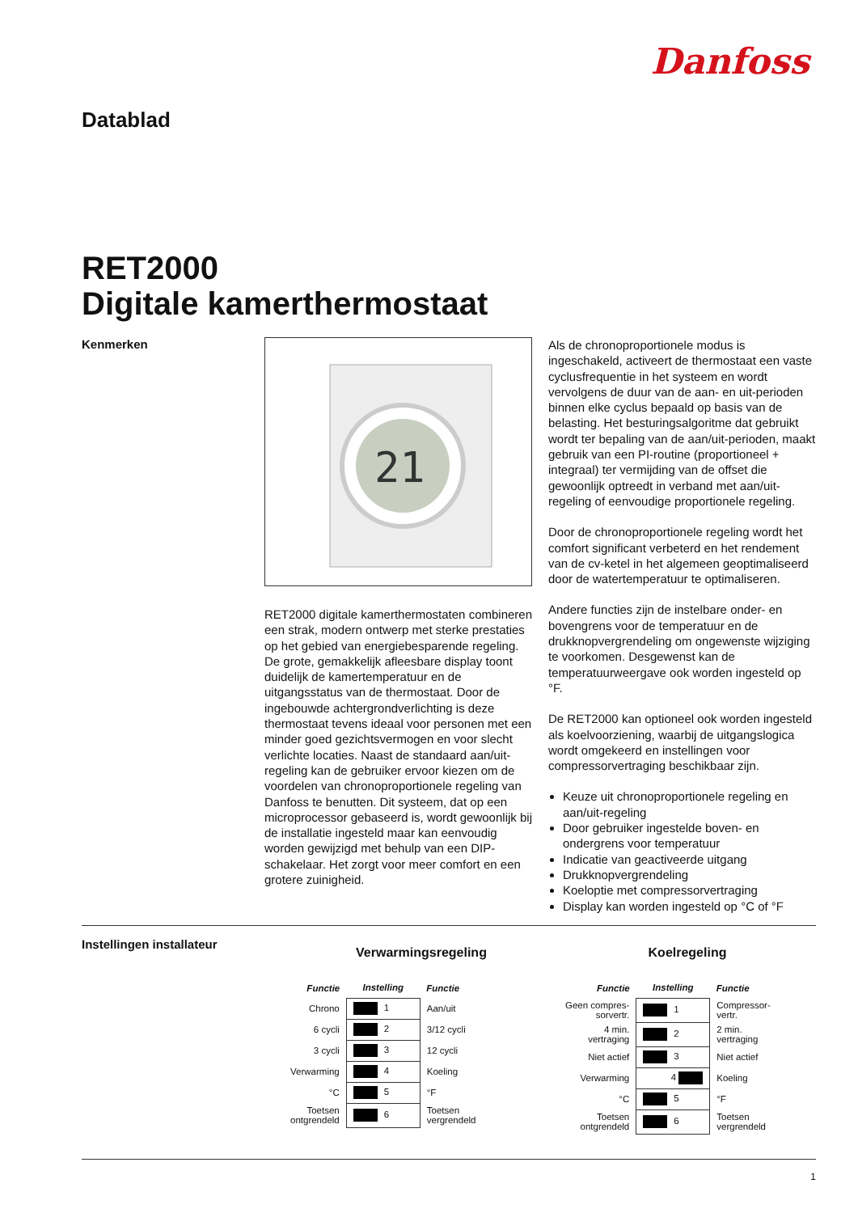Danfoss
Datablad
RET2000
Digitale kamerthermostaat
Kenmerken
21
RET2000 digitale kamerthermostaten combineren een strak, modern ontwerp met sterke prestaties op het gebied van energiebesparende regeling. De grote, gemakkelijk afleesbare display toont duidelijk de kamertemperatuur en de uitgangsstatus van de thermostaat. Door de ingebouwde achtergrondverlichting is deze thermostaat tevens ideaal voor personen met een minder goed gezichtsvermogen en voor slecht verlichte locaties. Naast de standaard aan/uit-regeling kan de gebruiker ervoor kiezen om de voordelen van chronoproportionele regeling van Danfoss te benutten. Dit systeem, dat op een microprocessor gebaseerd is, wordt gewoonlijk bij de installatie ingesteld maar kan eenvoudig worden gewijzigd met behulp van een DIP-schakelaar. Het zorgt voor meer comfort en een grotere zuinigheid.
Als de chronoproportionele modus is ingeschakeld, activeert de thermostaat een vaste cyclusfrequentie in het systeem en wordt vervolgens de duur van de aan- en uit-perioden binnen elke cyclus bepaald op basis van de belasting. Het besturingsalgoritme dat gebruikt wordt ter bepaling van de aan/uit-perioden, maakt gebruik van een PI-routine (proportioneel + integraal) ter vermijding van de offset die gewoonlijk optreedt in verband met aan/uit-regeling of eenvoudige proportionele regeling.
Door de chronoproportionele regeling wordt het comfort significant verbeterd en het rendement van de cv-ketel in het algemeen geoptimaliseerd door de watertemperatuur te optimaliseren.
Andere functies zijn de instelbare onder- en bovengrens voor de temperatuur en de drukknopvergrendeling om ongewenste wijziging te voorkomen. Desgewenst kan de temperatuurweergave ook worden ingesteld op °F.
De RET2000 kan optioneel ook worden ingesteld als koelvoorziening, waarbij de uitgangslogica wordt omgekeerd en instellingen voor compressorvertraging beschikbaar zijn.
Keuze uit chronoproportionele regeling en aan/uit-regeling
Door gebruiker ingestelde boven- en ondergrens voor temperatuur
Indicatie van geactiveerde uitgang
Drukknopvergrendeling
Koeloptie met compressorvertraging
Display kan worden ingesteld op °C of °F
Instellingen installateur
Verwarmingsregeling
| Functie | Instelling | Functie |
| --- | --- | --- |
| Chrono | 1 | Aan/uit |
| 6 cycli | 2 | 3/12 cycli |
| 3 cycli | 3 | 12 cycli |
| Verwarming | 4 | Koeling |
| °C | 5 | °F |
| Toetsen ontgrendeld | 6 | Toetsen vergrendeld |
Koelregeling
| Functie | Instelling | Functie |
| --- | --- | --- |
| Geen compres- sorvertr. | 1 | Compressor- vertr. |
| 4 min. vertraging | 2 | 2 min. vertraging |
| Niet actief | 3 | Niet actief |
| Verwarming | 4 | Koeling |
| °C | 5 | °F |
| Toetsen ontgrendeld | 6 | Toetsen vergrendeld |
1